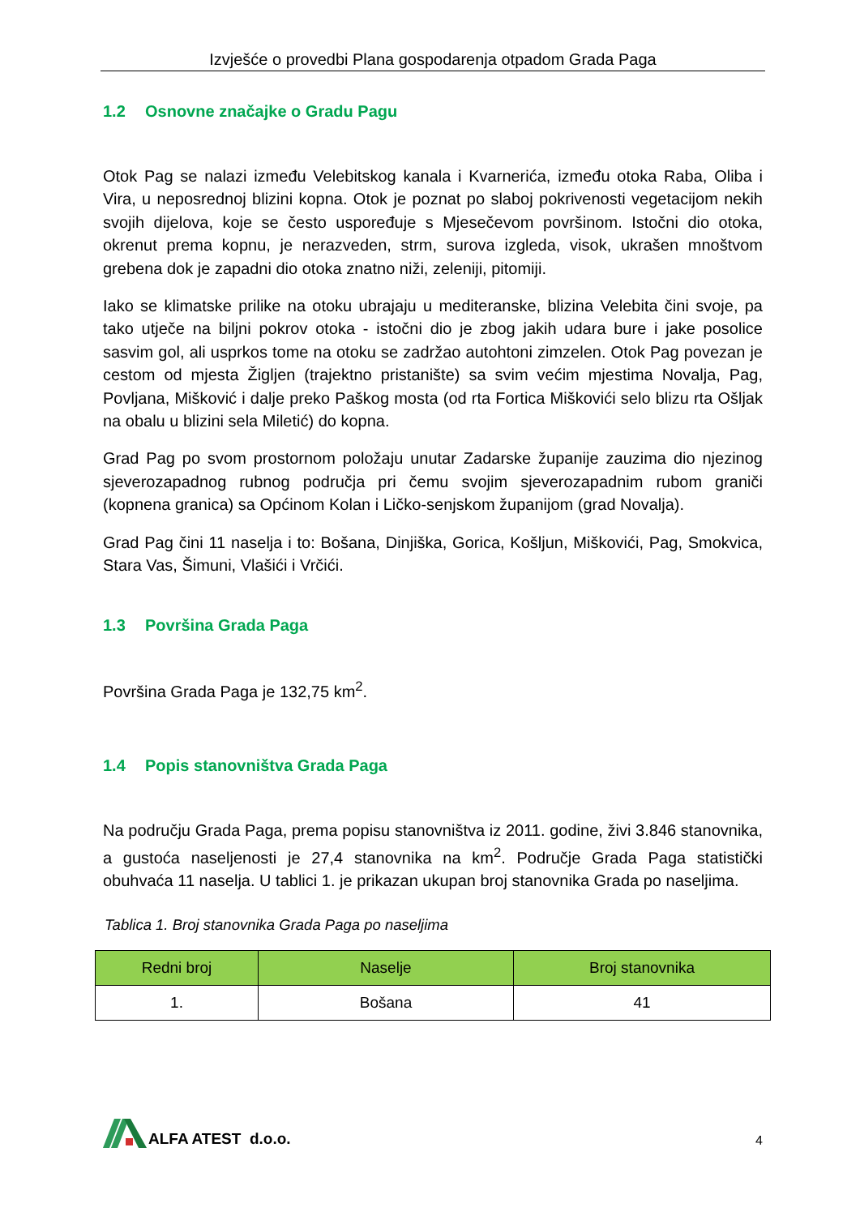Izvješće o provedbi Plana gospodarenja otpadom Grada Paga
1.2 Osnovne značajke o Gradu Pagu
Otok Pag se nalazi između Velebitskog kanala i Kvarnerića, između otoka Raba, Oliba i Vira, u neposrednoj blizini kopna. Otok je poznat po slaboj pokrivenosti vegetacijom nekih svojih dijelova, koje se često uspoređuje s Mjesečevom površinom. Istočni dio otoka, okrenut prema kopnu, je nerazveden, strm, surova izgleda, visok, ukrašen mnoštvom grebena dok je zapadni dio otoka znatno niži, zeleniji, pitomiji.
Iako se klimatske prilike na otoku ubrajaju u mediteranske, blizina Velebita čini svoje, pa tako utječe na biljni pokrov otoka - istočni dio je zbog jakih udara bure i jake posolice sasvim gol, ali usprkos tome na otoku se zadržao autohtoni zimzelen. Otok Pag povezan je cestom od mjesta Žigljen (trajektno pristanište) sa svim većim mjestima Novalja, Pag, Povljana, Mišković i dalje preko Paškog mosta (od rta Fortica Miškovići selo blizu rta Ošljak na obalu u blizini sela Miletić) do kopna.
Grad Pag po svom prostornom položaju unutar Zadarske županije zauzima dio njezinog sjeverozapadnog rubnog područja pri čemu svojim sjeverozapadnim rubom graniči (kopnena granica) sa Općinom Kolan i Ličko-senjskom županijom (grad Novalja).
Grad Pag čini 11 naselja i to: Bošana, Dinjiška, Gorica, Košljun, Miškovići, Pag, Smokvica, Stara Vas, Šimuni, Vlašići i Vrčići.
1.3 Površina Grada Paga
Površina Grada Paga je 132,75 km<sup>2</sup>.
1.4 Popis stanovništva Grada Paga
Na području Grada Paga, prema popisu stanovništva iz 2011. godine, živi 3.846 stanovnika, a gustoća naseljenosti je 27,4 stanovnika na km<sup>2</sup>. Područje Grada Paga statistički obuhvaća 11 naselja. U tablici 1. je prikazan ukupan broj stanovnika Grada po naseljima.
Tablica 1. Broj stanovnika Grada Paga po naseljima
| Redni broj | Naselje | Broj stanovnika |
| --- | --- | --- |
| 1. | Bošana | 41 |
ALFA ATEST d.o.o.
4